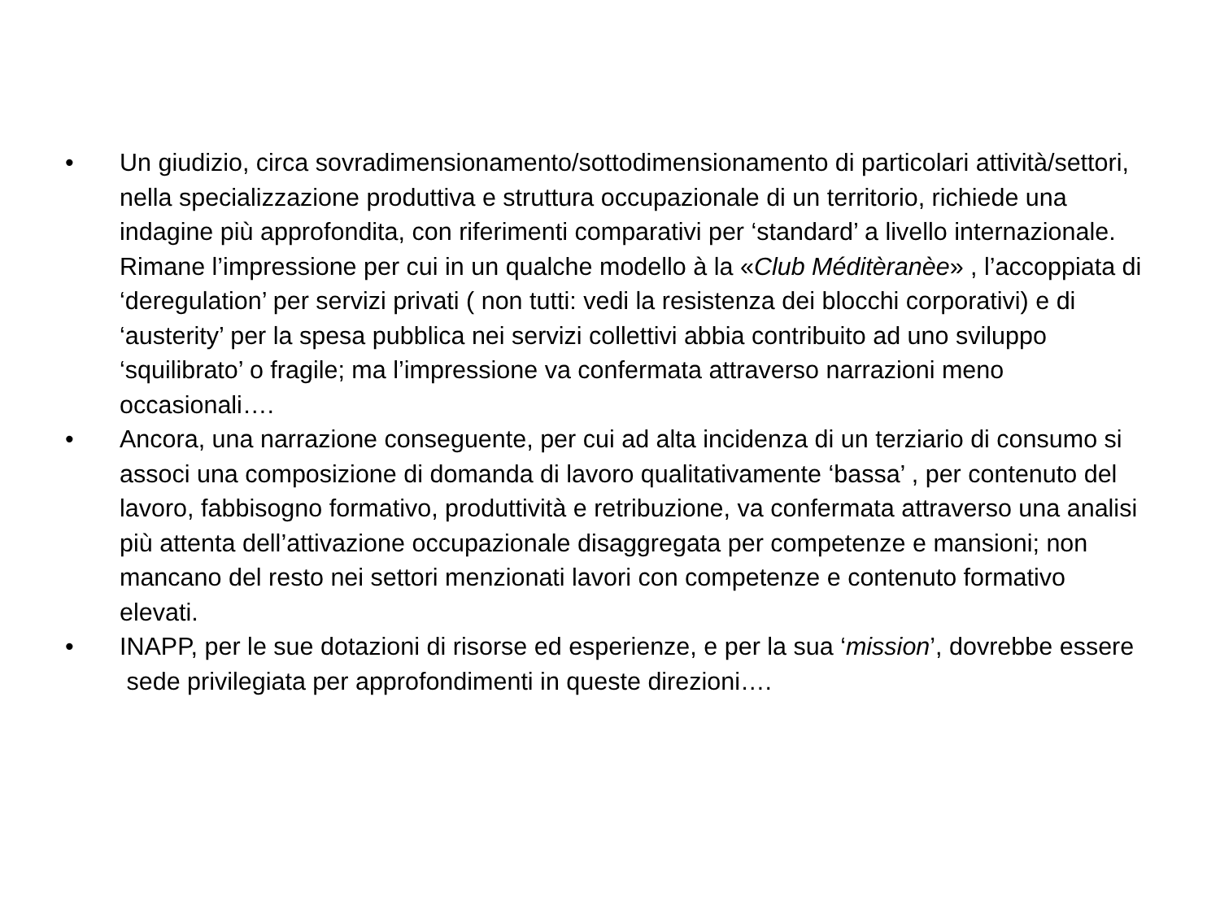• Un giudizio, circa sovradimensionamento/sottodimensionamento di particolari attività/settori, nella specializzazione produttiva e struttura occupazionale di un territorio, richiede una indagine più approfondita, con riferimenti comparativi per ‘standard’ a livello internazionale. Rimane l’impressione per cui in un qualche modello à la «Club Méditèranèe» , l’accoppiata di ‘deregulation’ per servizi privati ( non tutti: vedi la resistenza dei blocchi corporativi) e di ‘austerity’ per la spesa pubblica nei servizi collettivi abbia contribuito ad uno sviluppo ‘squilibrato’ o fragile; ma l’impressione va confermata attraverso narrazioni meno occasionali….
• Ancora, una narrazione conseguente, per cui ad alta incidenza di un terziario di consumo si associ una composizione di domanda di lavoro qualitativamente ‘bassa’ , per contenuto del lavoro, fabbisogno formativo, produttività e retribuzione, va confermata attraverso una analisi più attenta dell’attivazione occupazionale disaggregata per competenze e mansioni; non mancano del resto nei settori menzionati lavori con competenze e contenuto formativo elevati.
• INAPP, per le sue dotazioni di risorse ed esperienze, e per la sua ‘mission’, dovrebbe essere sede privilegiata per approfondimenti in queste direzioni….